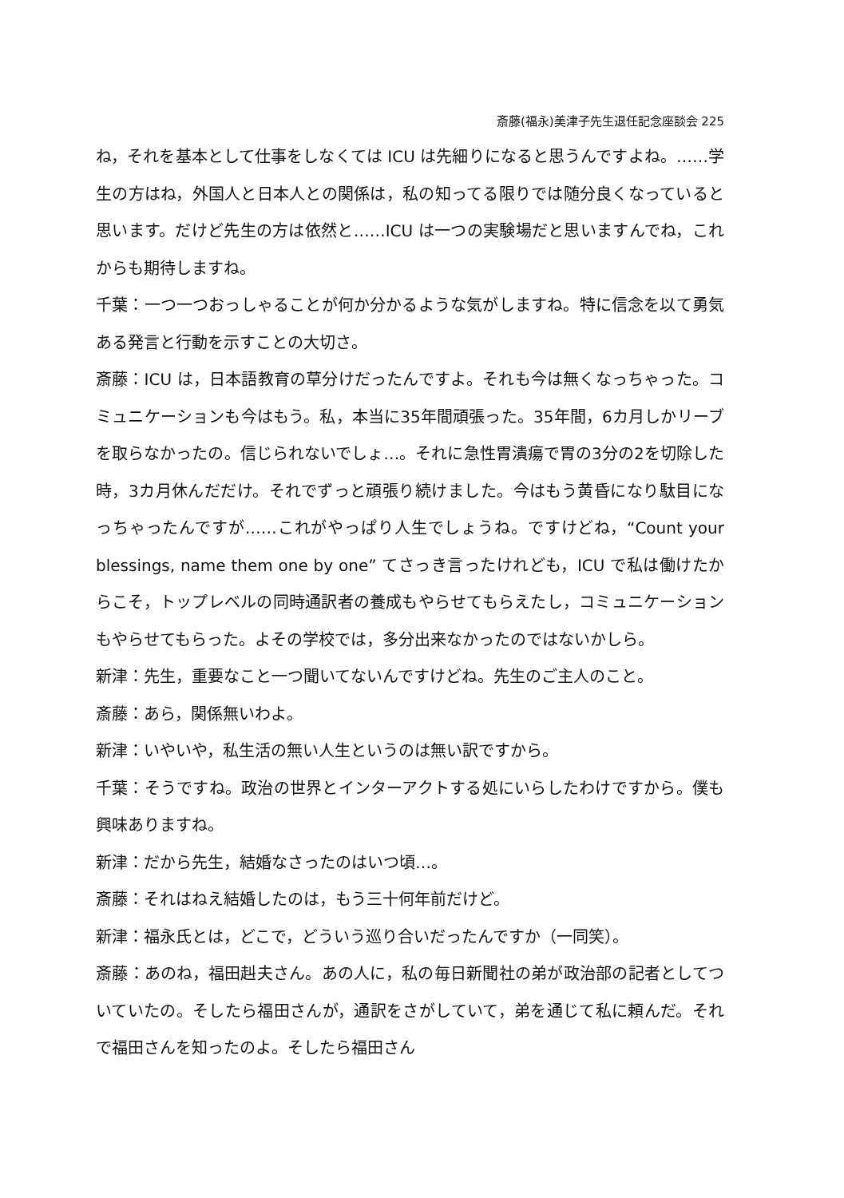斎藤(福永)美津子先生退任記念座談会 225
ね，それを基本として仕事をしなくては ICU は先細りになると思うんですよね。……学生の方はね，外国人と日本人との関係は，私の知ってる限りでは随分良くなっていると思います。だけど先生の方は依然と……ICU は一つの実験場だと思いますんでね，これからも期待しますね。
千葉：一つ一つおっしゃることが何か分かるような気がしますね。特に信念を以て勇気ある発言と行動を示すことの大切さ。
斎藤：ICU は，日本語教育の草分けだったんですよ。それも今は無くなっちゃった。コミュニケーションも今はもう。私，本当に35年間頑張った。35年間，6カ月しかリーブを取らなかったの。信じられないでしょ…。それに急性胃潰瘍で胃の3分の2を切除した時，3カ月休んだだけ。それでずっと頑張り続けました。今はもう黄昏になり駄目になっちゃったんですが……これがやっぱり人生でしょうね。ですけどね，“Count your blessings, name them one by one” てさっき言ったけれども，ICU で私は働けたからこそ，トップレベルの同時通訳者の養成もやらせてもらえたし，コミュニケーションもやらせてもらった。よその学校では，多分出来なかったのではないかしら。
新津：先生，重要なこと一つ聞いてないんですけどね。先生のご主人のこと。
斎藤：あら，関係無いわよ。
新津：いやいや，私生活の無い人生というのは無い訳ですから。
千葉：そうですね。政治の世界とインターアクトする処にいらしたわけですから。僕も興味ありますね。
新津：だから先生，結婚なさったのはいつ頃…。
斎藤：それはねえ結婚したのは，もう三十何年前だけど。
新津：福永氏とは，どこで，どういう巡り合いだったんですか（一同笑）。
斎藤：あのね，福田赳夫さん。あの人に，私の毎日新聞社の弟が政治部の記者としてついていたの。そしたら福田さんが，通訳をさがしていて，弟を通じて私に頼んだ。それで福田さんを知ったのよ。そしたら福田さん